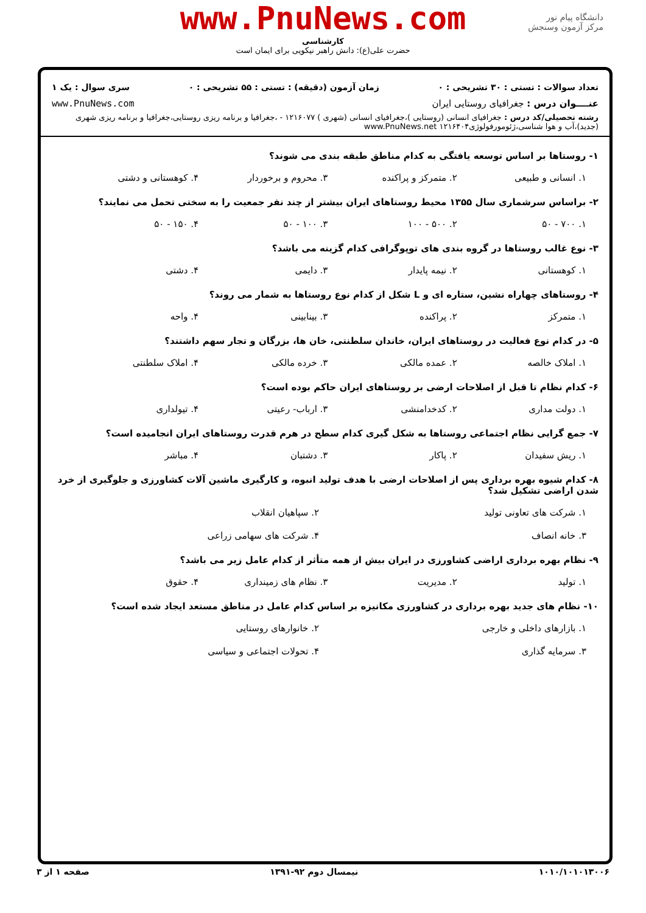www.PnuNews.com
کارشناسی
حضرت علی(ع): دانش راهبر نیکویی برای ایمان است
دانشگاه پیام نور
مرکز آزمون وسنجش
تعداد سوالات : تستی : ۳۰ تشریحی : ۰ زمان آزمون (دقیقه) : تستی : ۵۵ تشریحی : ۰ سری سوال : یک ۱
عنــــوان درس : جغرافیای روستایی ایران www.PnuNews.com
رشته تحصیلی/کد درس : جغرافیای انسانی (روستایی )،جغرافیای انسانی (شهری ) ۱۲۱۶۰۷۷ - ،جغرافیا و برنامه ریزی روستایی،جغرافیا و برنامه ریزی شهری (جدید)،آب و هوا شناسی،ژئومورفولوژی۱۲۱۶۴۰۴ www.PnuNews.net
۱- روستاها بر اساس توسعه یافتگی به کدام مناطق طبقه بندی می شوند؟
۱. انسانی و طبیعی ۲. متمرکز و پراکنده ۳. محروم و برخوردار ۴. کوهستانی و دشتی
۲- براساس سرشماری سال ۱۳۵۵ محیط روستاهای ایران بیشتر از چند نفر جمعیت را به سختی تحمل می نمایند؟
۱. ۷۰۰ - ۵۰ ۲. ۵۰۰ - ۱۰۰ ۳. ۱۰۰ - ۵۰ ۴. ۱۵۰ - ۵۰
۳- نوع غالب روستاها در گروه بندی های توپوگرافی کدام گزینه می باشد؟
۱. کوهستانی ۲. نیمه پایدار ۳. دایمی ۴. دشتی
۴- روستاهای چهاراه نشین، ستاره ای و L شکل از کدام نوع روستاها به شمار می روند؟
۱. متمرکز ۲. پراکنده ۳. بینابینی ۴. واحه
۵- در کدام نوع فعالیت در روستاهای ایران، خاندان سلطنتی، خان ها، بزرگان و تجار سهم داشتند؟
۱. املاک خالصه ۲. عمده مالکی ۳. خرده مالکی ۴. املاک سلطنتی
۶- کدام نظام تا قبل از اصلاحات ارضی بر روستاهای ایران حاکم بوده است؟
۱. دولت مداری ۲. کدخدامنشی ۳. ارباب- رعیتی ۴. تیولداری
۷- جمع گرایی نظام اجتماعی روستاها به شکل گیری کدام سطح در هرم قدرت روستاهای ایران انجامیده است؟
۱. ریش سفیدان ۲. پاکار ۳. دشتبان ۴. مباشر
۸- کدام شیوه بهره برداری پس از اصلاحات ارضی با هدف تولید انبوه، و کارگیری ماشین آلات کشاورزی و جلوگیری از خرد شدن اراضی تشکیل شد؟
۱. شرکت های تعاونی تولید ۲. سپاهیان انقلاب ۳. خانه انصاف ۴. شرکت های سهامی زراعی
۹- نظام بهره برداری اراضی کشاورزی در ایران بیش از همه متأثر از کدام عامل زیر می باشد؟
۱. تولید ۲. مدیریت ۳. نظام های زمینداری ۴. حقوق
۱۰- نظام های جدید بهره برداری در کشاورزی مکانیزه بر اساس کدام عامل در مناطق مستعد ایجاد شده است؟
۱. بازارهای داخلی و خارجی ۲. خانوارهای روستایی ۳. سرمایه گذاری ۴. تحولات اجتماعی و سیاسی
۱۰۱۰/۱۰۱۰۱۳۰۰۶ نیمسال دوم ۹۲-۱۳۹۱ صفحه ۱ از ۳